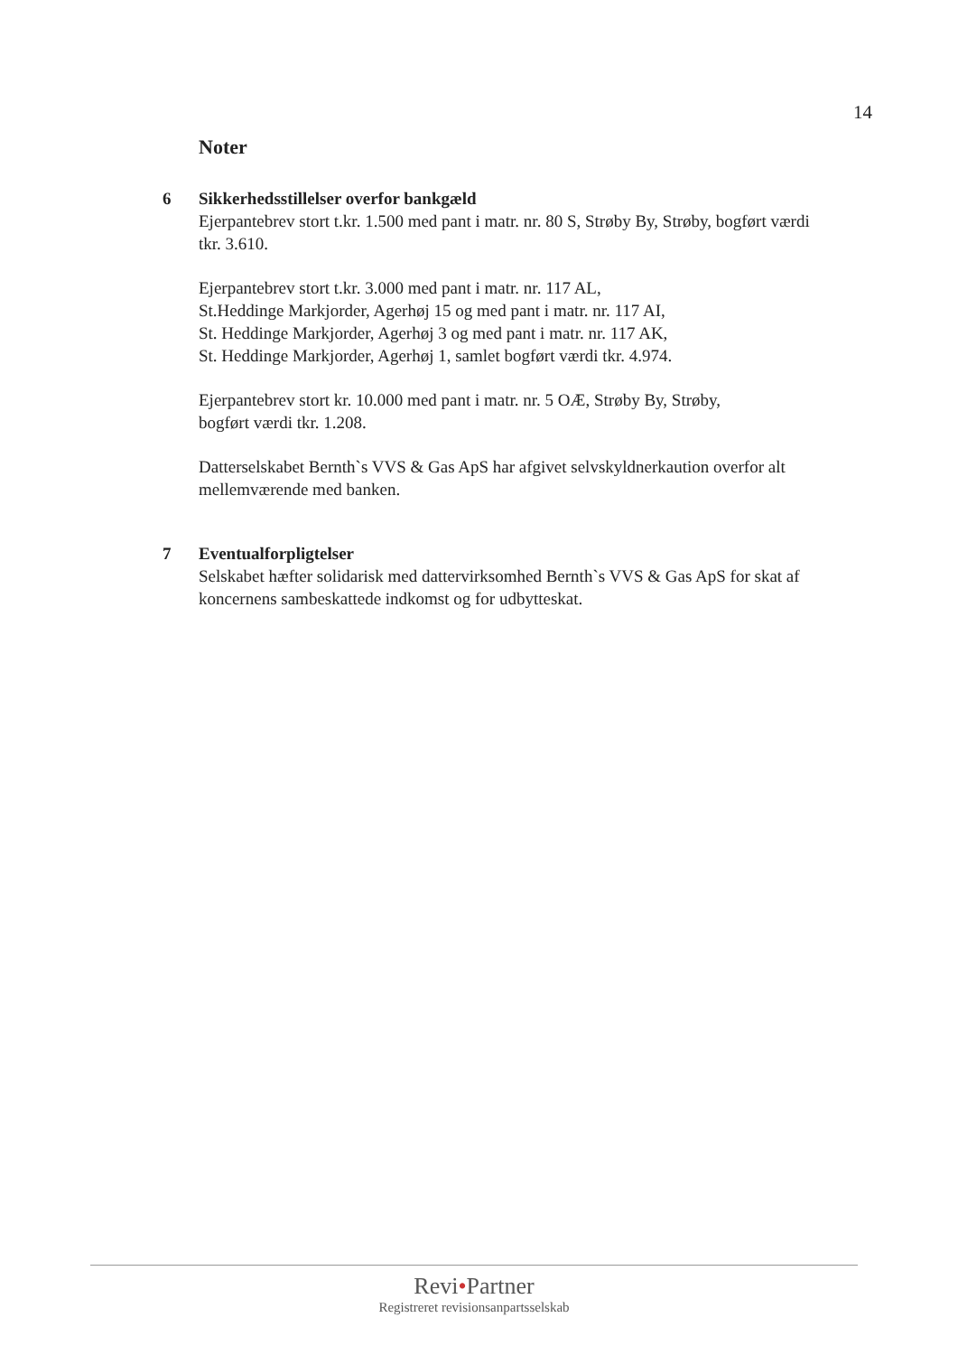14
Noter
6 Sikkerhedsstillelser overfor bankgæld
Ejerpantebrev stort t.kr. 1.500 med pant i matr. nr. 80 S, Strøby By, Strøby, bogført værdi tkr. 3.610.
Ejerpantebrev stort t.kr. 3.000 med pant i matr. nr. 117 AL,
St.Heddinge Markjorder, Agerhøj 15 og med pant i matr. nr. 117 AI,
St. Heddinge Markjorder, Agerhøj 3 og med pant i matr. nr. 117 AK,
St. Heddinge Markjorder, Agerhøj 1, samlet bogført værdi tkr. 4.974.
Ejerpantebrev stort kr. 10.000 med pant i matr. nr. 5 OÆ, Strøby By, Strøby,
bogført værdi tkr. 1.208.
Datterselskabet Bernth`s VVS & Gas ApS har afgivet selvskyldnerkaution overfor alt mellemværende med banken.
7 Eventualforpligtelser
Selskabet hæfter solidarisk med dattervirksomhed Bernth`s VVS & Gas ApS for skat af koncernens sambeskattede indkomst og for udbytteskat.
Revi•Partner
Registreret revisionsanpartsselskab